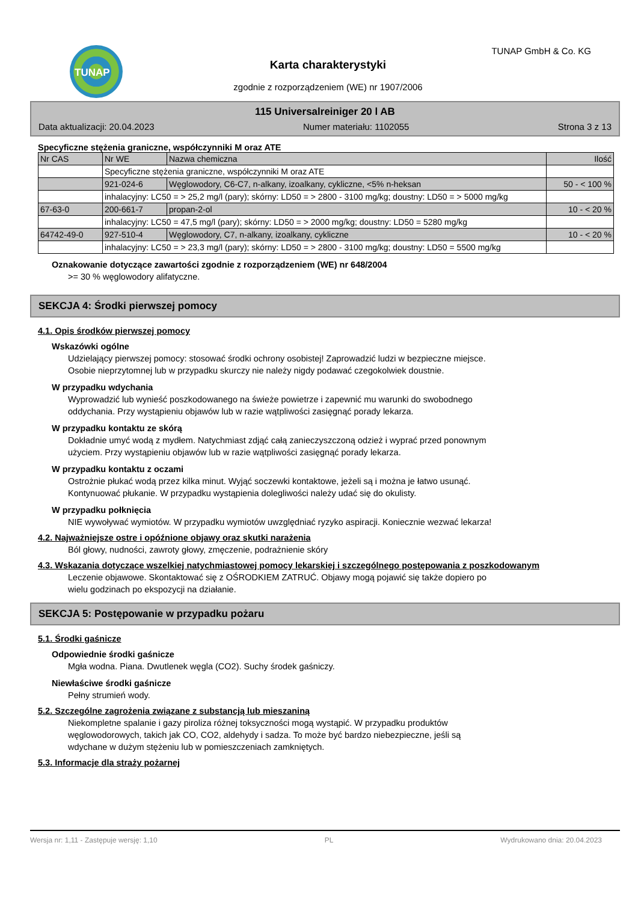TUNAP TUNAP GmbH & Co. KG
Karta charakterystyki
zgodnie z rozporządzeniem (WE) nr 1907/2006
115 Universalreiniger 20 l AB
Data aktualizacji: 20.04.2023 Numer materiału: 1102055 Strona 3 z 13
Specyficzne stężenia graniczne, współczynniki M oraz ATE
| Nr CAS | Nr WE | Nazwa chemiczna | Ilość |
| | Specyficzne stężenia graniczne, współczynniki M oraz ATE | | |
| | 921-024-6 | Węglowodory, C6-C7, n-alkany, izoalkany, cykliczne, <5% n-heksan | 50 - < 100 % |
| | inhalacyjny: LC50 = > 25,2 mg/l (pary); skórny: LD50 = > 2800 - 3100 mg/kg; doustny: LD50 = > 5000 mg/kg | | |
| 67-63-0 | 200-661-7 | propan-2-ol | 10 - < 20 % |
| | inhalacyjny: LC50 = 47,5 mg/l (pary); skórny: LD50 = > 2000 mg/kg; doustny: LD50 = 5280 mg/kg | | |
| 64742-49-0 | 927-510-4 | Węglowodory, C7, n-alkany, izoalkany, cykliczne | 10 - < 20 % |
| | inhalacyjny: LC50 = > 23,3 mg/l (pary); skórny: LD50 = > 2800 - 3100 mg/kg; doustny: LD50 = 5500 mg/kg | | |
Oznakowanie dotyczące zawartości zgodnie z rozporządzeniem (WE) nr 648/2004
>= 30 % węglowodory alifatyczne.
SEKCJA 4: Środki pierwszej pomocy
4.1. Opis środków pierwszej pomocy
Wskazówki ogólne
Udzielający pierwszej pomocy: stosować środki ochrony osobistej! Zaprowadzić ludzi w bezpieczne miejsce.
Osobie nieprzytomnej lub w przypadku skurczy nie należy nigdy podawać czegokolwiek doustnie.
W przypadku wdychania
Wyprowadzić lub wynieść poszkodowanego na świeże powietrze i zapewnić mu warunki do swobodnego
oddychania. Przy wystąpieniu objawów lub w razie wątpliwości zasięgnąć porady lekarza.
W przypadku kontaktu ze skórą
Dokładnie umyć wodą z mydłem. Natychmiast zdjąć całą zanieczyszczoną odzież i wyprać przed ponownym
użyciem. Przy wystąpieniu objawów lub w razie wątpliwości zasięgnąć porady lekarza.
W przypadku kontaktu z oczami
Ostrożnie płukać wodą przez kilka minut. Wyjąć soczewki kontaktowe, jeżeli są i można je łatwo usunąć.
Kontynuować płukanie. W przypadku wystąpienia dolegliwości należy udać się do okulisty.
W przypadku połknięcia
NIE wywoływać wymiotów. W przypadku wymiotów uwzględniać ryzyko aspiracji. Koniecznie wezwać lekarza!
4.2. Najważniejsze ostre i opóźnione objawy oraz skutki narażenia
Ból głowy, nudności, zawroty głowy, zmęczenie, podrażnienie skóry
4.3. Wskazania dotyczące wszelkiej natychmiastowej pomocy lekarskiej i szczególnego postępowania z poszkodowanym
Leczenie objawowe. Skontaktować się z OŚRODKIEM ZATRUĆ. Objawy mogą pojawić się także dopiero po
wielu godzinach po ekspozycji na działanie.
SEKCJA 5: Postępowanie w przypadku pożaru
5.1. Środki gaśnicze
Odpowiednie środki gaśnicze
Mgła wodna. Piana. Dwutlenek węgla (CO2). Suchy środek gaśniczy.
Niewłaściwe środki gaśnicze
Pełny strumień wody.
5.2. Szczególne zagrożenia związane z substancją lub mieszaniną
Niekompletne spalanie i gazy piroliza różnej toksyczności mogą wystąpić. W przypadku produktów
węglowodorowych, takich jak CO, CO2, aldehydy i sadza. To może być bardzo niebezpieczne, jeśli są
wdychane w dużym stężeniu lub w pomieszczeniach zamkniętych.
5.3. Informacje dla straży pożarnej
Wersja nr: 1,11 - Zastępuje wersję: 1,10 PL Wydrukowano dnia: 20.04.2023